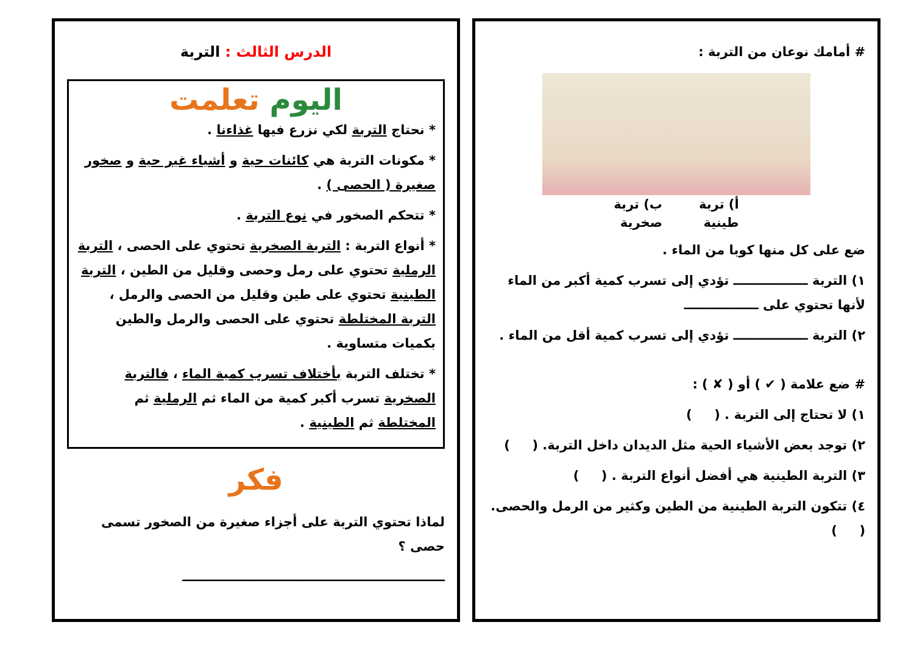# أمامك نوعان من التربة :
أ) تربة
طينية
ب) تربة
صخرية
ضع على كل منها كوبا من الماء .
١) التربة ـــــــــــــــــ تؤدي إلى تسرب كمية أكبر من الماء لأنها تحتوي على ـــــــــــــــــ
٢) التربة ـــــــــــــــــ تؤدي إلى تسرب كمية أقل من الماء .
# ضع علامة ( ✔ ) أو ( ✘ ) :
١) لا تحتاج إلى التربة . ( )
٢) توجد بعض الأشياء الحية مثل الديدان داخل التربة. ( )
٣) التربة الطينية هي أفضل أنواع التربة . ( )
٤) تتكون التربة الطينية من الطين وكثير من الرمل والحصى. ( )
الدرس الثالث : التربة
اليوم تعلمت
* نحتاج التربة لكي نزرع فيها غذاءنا .
* مكونات التربة هي كائنات حية و أشياء غير حية و صخور صغيرة ( الحصى ) .
* تتحكم الصخور في نوع التربة .
* أنواع التربة : التربة الصخرية تحتوي على الحصى ، التربة الرملية تحتوي على رمل وحصى وقليل من الطين ، التربة الطينية تحتوي على طين وقليل من الحصى والرمل ، التربة المختلطة تحتوي على الحصى والرمل والطين بكميات متساوية .
* تختلف التربة بأختلاف تسرب كمية الماء ، فالتربة الصخرية تسرب أكبر كمية من الماء ثم الرملية ثم المختلطة ثم الطينية .
فكر
لماذا تحتوي التربة على أجزاء صغيرة من الصخور تسمى حصى ؟
ــــــــــــــــــــــــــــــــــــــــــــــــــــــــــــ